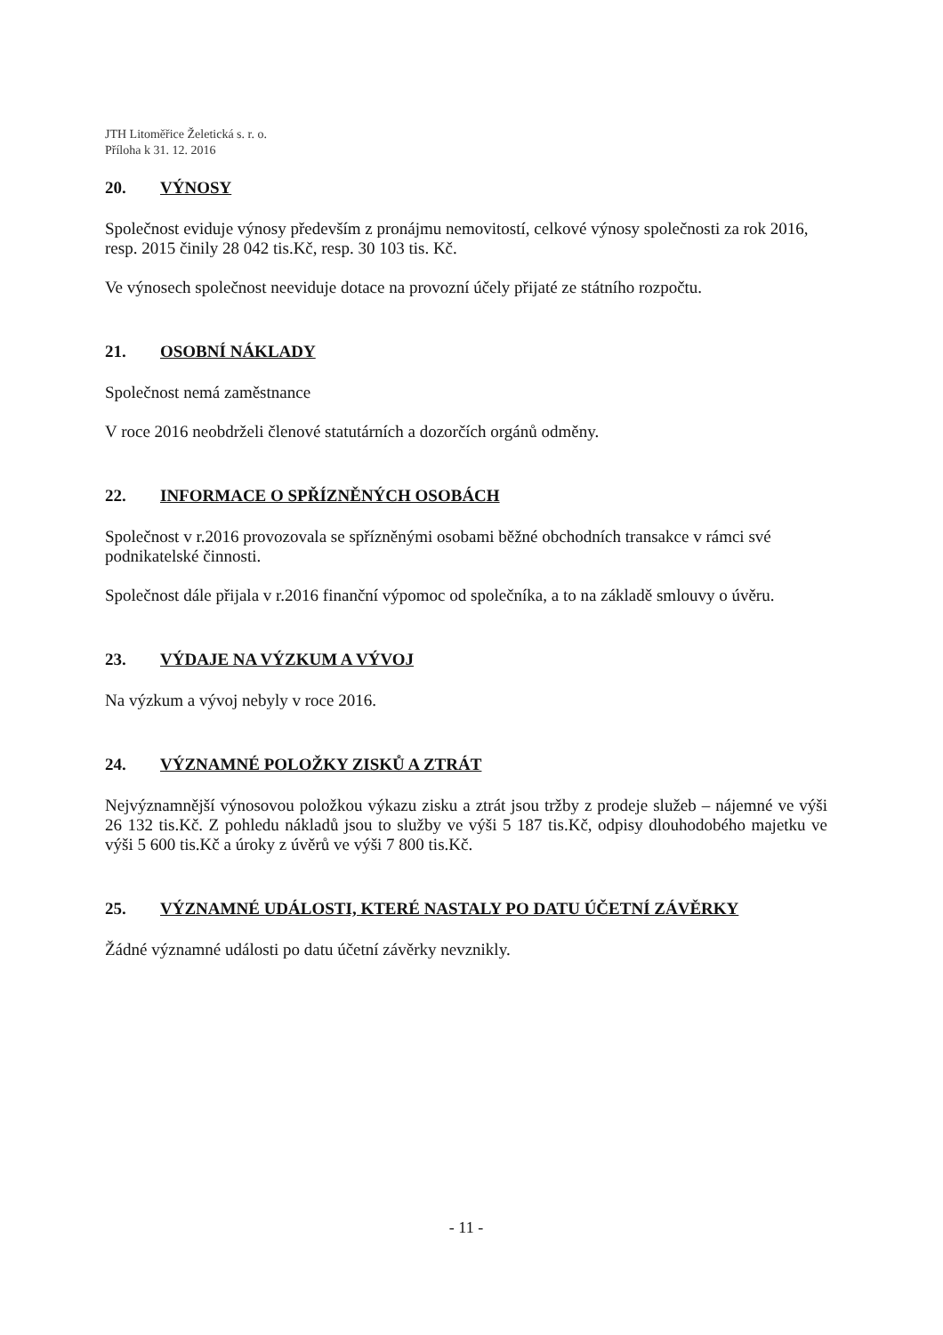JTH Litoměřice Želetická s. r. o.
Příloha k 31. 12. 2016
20. VÝNOSY
Společnost eviduje výnosy především z pronájmu nemovitostí, celkové výnosy společnosti za rok 2016, resp. 2015 činily 28 042 tis.Kč, resp. 30 103 tis. Kč.
Ve výnosech společnost neeviduje dotace na provozní účely přijaté ze státního rozpočtu.
21. OSOBNÍ NÁKLADY
Společnost nemá zaměstnance
V roce 2016 neobdrželi členové statutárních a dozorčích orgánů odměny.
22. INFORMACE O SPŘÍZNĚNÝCH OSOBÁCH
Společnost v r.2016 provozovala se spřízněnými osobami běžné obchodních transakce v rámci své podnikatelské činnosti.
Společnost dále přijala v r.2016 finanční výpomoc od společníka, a to na základě smlouvy o úvěru.
23. VÝDAJE NA VÝZKUM A VÝVOJ
Na výzkum a vývoj nebyly v roce 2016.
24. VÝZNAMNÉ POLOŽKY ZISKŮ A ZTRÁT
Nejvýznamnější výnosovou položkou výkazu zisku a ztrát jsou tržby z prodeje služeb – nájemné ve výši 26 132 tis.Kč. Z pohledu nákladů jsou to služby ve výši 5 187 tis.Kč, odpisy dlouhodobého majetku ve výši 5 600 tis.Kč a úroky z úvěrů ve výši 7 800 tis.Kč.
25. VÝZNAMNÉ UDÁLOSTI, KTERÉ NASTALY PO DATU ÚČETNÍ ZÁVĚRKY
Žádné významné události po datu účetní závěrky nevznikly.
- 11 -